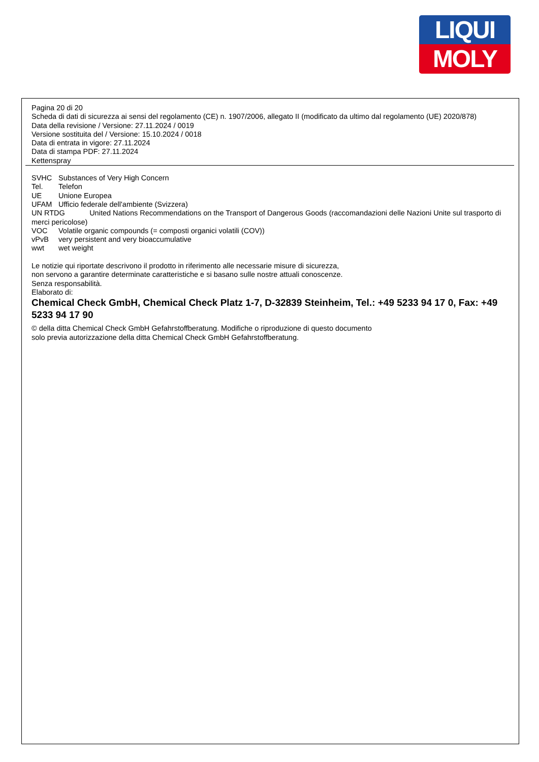LIQUI
MOLY
Pagina 20 di 20
Scheda di dati di sicurezza ai sensi del regolamento (CE) n. 1907/2006, allegato II (modificato da ultimo dal regolamento (UE) 2020/878)
Data della revisione / Versione: 27.11.2024 / 0019
Versione sostituita del / Versione: 15.10.2024 / 0018
Data di entrata in vigore: 27.11.2024
Data di stampa PDF: 27.11.2024
Kettenspray
SVHC Substances of Very High Concern
Tel. Telefon
UE Unione Europea
UFAM Ufficio federale dell'ambiente (Svizzera)
UN RTDG United Nations Recommendations on the Transport of Dangerous Goods (raccomandazioni delle Nazioni Unite sul trasporto di merci pericolose)
VOC Volatile organic compounds (= composti organici volatili (COV))
vPvB very persistent and very bioaccumulative
wwt wet weight
Le notizie qui riportate descrivono il prodotto in riferimento alle necessarie misure di sicurezza,
non servono a garantire determinate caratteristiche e si basano sulle nostre attuali conoscenze.
Senza responsabilità.
Elaborato di:
Chemical Check GmbH, Chemical Check Platz 1-7, D-32839 Steinheim, Tel.: +49 5233 94 17 0, Fax: +49 5233 94 17 90
© della ditta Chemical Check GmbH Gefahrstoffberatung. Modifiche o riproduzione di questo documento
solo previa autorizzazione della ditta Chemical Check GmbH Gefahrstoffberatung.